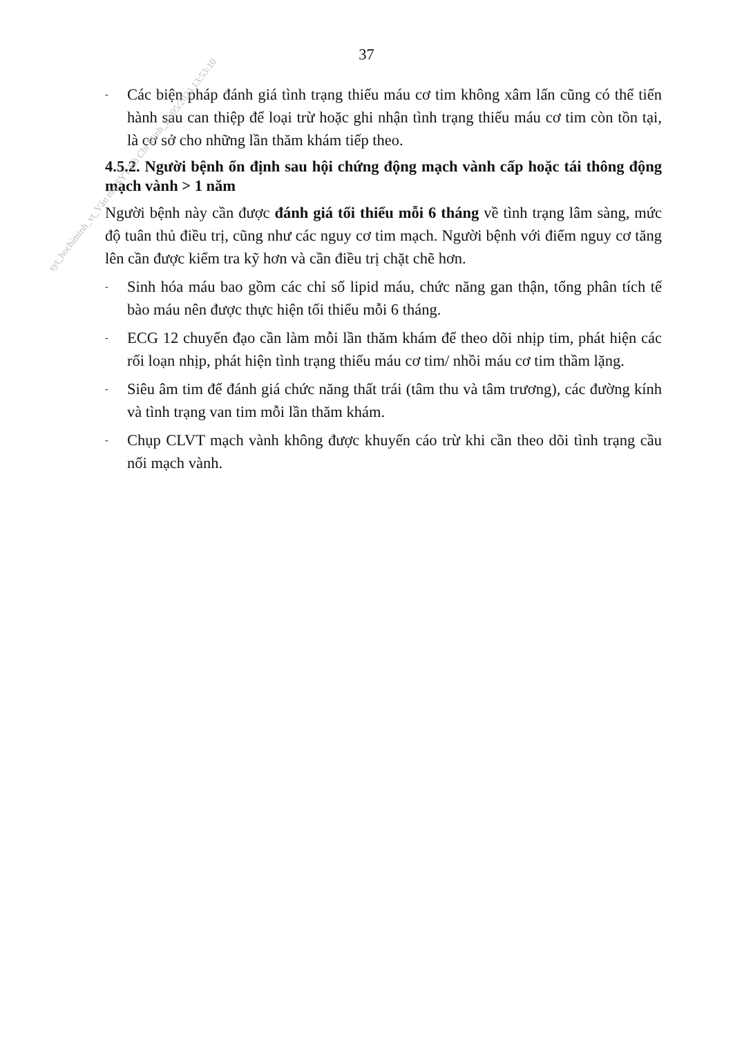37
- Các biện pháp đánh giá tình trạng thiếu máu cơ tim không xâm lấn cũng có thể tiến hành sau can thiệp để loại trừ hoặc ghi nhận tình trạng thiếu máu cơ tim còn tồn tại, là cơ sở cho những lần thăm khám tiếp theo.
4.5.2. Người bệnh ổn định sau hội chứng động mạch vành cấp hoặc tái thông động mạch vành > 1 năm
Người bệnh này cần được đánh giá tối thiểu mỗi 6 tháng về tình trạng lâm sàng, mức độ tuân thủ điều trị, cũng như các nguy cơ tim mạch. Người bệnh với điểm nguy cơ tăng lên cần được kiểm tra kỹ hơn và cần điều trị chặt chẽ hơn.
- Sinh hóa máu bao gồm các chỉ số lipid máu, chức năng gan thận, tổng phân tích tế bào máu nên được thực hiện tối thiểu mỗi 6 tháng.
- ECG 12 chuyển đạo cần làm mỗi lần thăm khám để theo dõi nhịp tim, phát hiện các rối loạn nhịp, phát hiện tình trạng thiếu máu cơ tim/ nhồi máu cơ tim thầm lặng.
- Siêu âm tim để đánh giá chức năng thất trái (tâm thu và tâm trương), các đường kính và tình trạng van tim mỗi lần thăm khám.
- Chụp CLVT mạch vành không được khuyến cáo trừ khi cần theo dõi tình trạng cầu nối mạch vành.
syt_hochiminh_vt_Văn thư SYT Hồ Chí Minh_22/05/2023 13:53:10